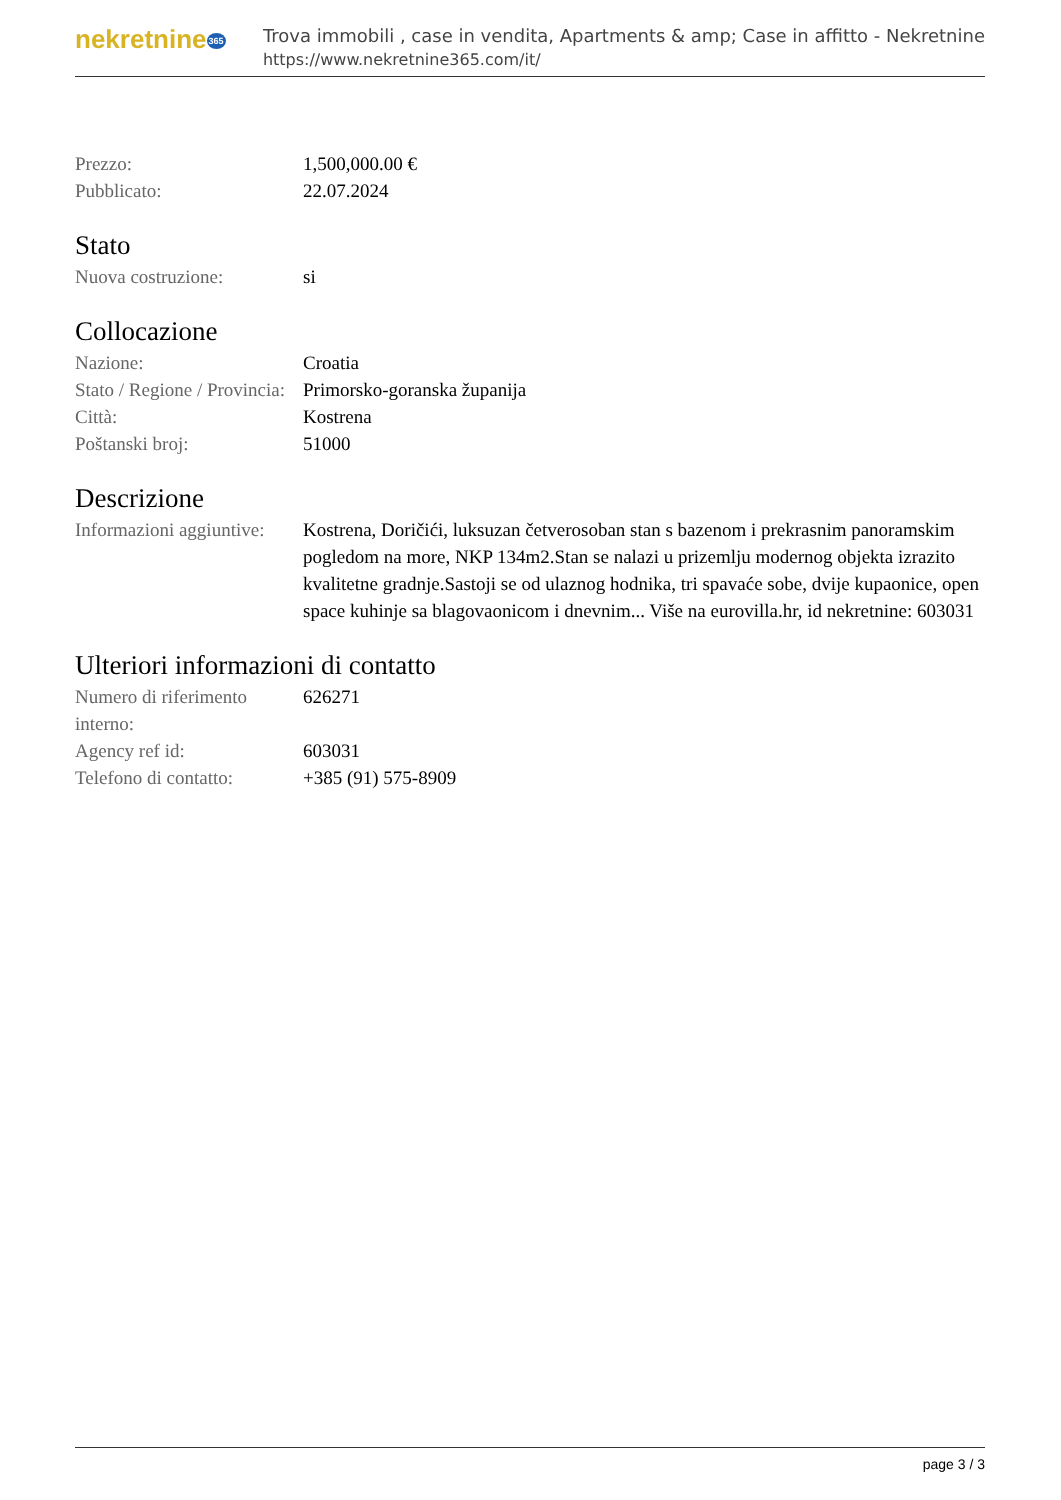nekretnine365
Trova immobili , case in vendita, Apartments & amp; Case in affitto - Nekretnine
https://www.nekretnine365.com/it/
| Prezzo: | 1,500,000.00 € |
| Pubblicato: | 22.07.2024 |
Stato
| Nuova costruzione: | si |
Collocazione
| Nazione: | Croatia |
| Stato / Regione / Provincia: | Primorsko-goranska županija |
| Città: | Kostrena |
| Poštanski broj: | 51000 |
Descrizione
| Informazioni aggiuntive: | Kostrena, Doričići, luksuzan četverosoban stan s bazenom i prekrasnim panoramskim pogledom na more, NKP 134m2.Stan se nalazi u prizemlju modernog objekta izrazito kvalitetne gradnje.Sastoji se od ulaznog hodnika, tri spavaće sobe, dvije kupaonice, open space kuhinje sa blagovaonicom i dnevnim... Više na eurovilla.hr, id nekretnine: 603031 |
Ulteriori informazioni di contatto
| Numero di riferimento interno: | 626271 |
| Agency ref id: | 603031 |
| Telefono di contatto: | +385 (91) 575-8909 |
page 3 / 3